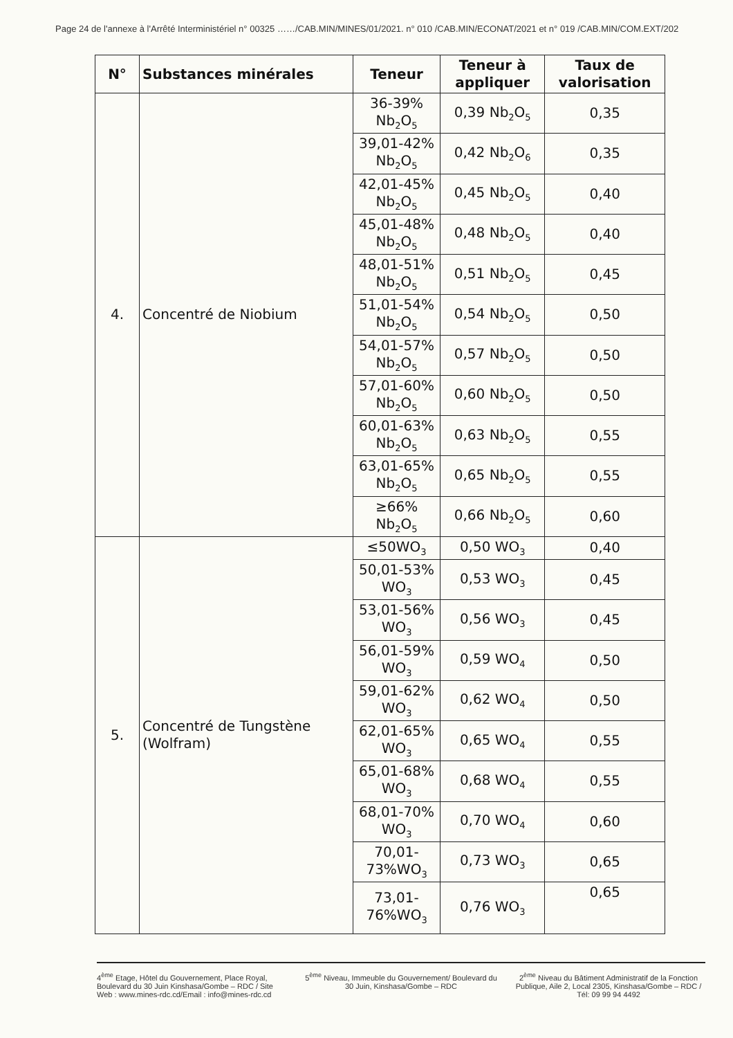Page 24 de l'annexe à l'Arrêté Interministériel n° 00325 ……/CAB.MIN/MINES/01/2021. n° 010 /CAB.MIN/ECONAT/2021 et n° 019 /CAB.MIN/COM.EXT/202
| N° | Substances minérales | Teneur | Teneur à appliquer | Taux de valorisation |
| --- | --- | --- | --- | --- |
| 4. | Concentré de Niobium | 36-39% Nb<sub>2</sub>O<sub>5</sub> | 0,39 Nb<sub>2</sub>O<sub>5</sub> | 0,35 |
| | | 39,01-42% Nb<sub>2</sub>O<sub>5</sub> | 0,42 Nb<sub>2</sub>O<sub>6</sub> | 0,35 |
| | | 42,01-45% Nb<sub>2</sub>O<sub>5</sub> | 0,45 Nb<sub>2</sub>O<sub>5</sub> | 0,40 |
| | | 45,01-48% Nb<sub>2</sub>O<sub>5</sub> | 0,48 Nb<sub>2</sub>O<sub>5</sub> | 0,40 |
| | | 48,01-51% Nb<sub>2</sub>O<sub>5</sub> | 0,51 Nb<sub>2</sub>O<sub>5</sub> | 0,45 |
| | | 51,01-54% Nb<sub>2</sub>O<sub>5</sub> | 0,54 Nb<sub>2</sub>O<sub>5</sub> | 0,50 |
| | | 54,01-57% Nb<sub>2</sub>O<sub>5</sub> | 0,57 Nb<sub>2</sub>O<sub>5</sub> | 0,50 |
| | | 57,01-60% Nb<sub>2</sub>O<sub>5</sub> | 0,60 Nb<sub>2</sub>O<sub>5</sub> | 0,50 |
| | | 60,01-63% Nb<sub>2</sub>O<sub>5</sub> | 0,63 Nb<sub>2</sub>O<sub>5</sub> | 0,55 |
| | | 63,01-65% Nb<sub>2</sub>O<sub>5</sub> | 0,65 Nb<sub>2</sub>O<sub>5</sub> | 0,55 |
| | | ≥66% Nb<sub>2</sub>O<sub>5</sub> | 0,66 Nb<sub>2</sub>O<sub>5</sub> | 0,60 |
| 5. | Concentré de Tungstène (Wolfram) | ≤50WO<sub>3</sub> | 0,50 WO<sub>3</sub> | 0,40 |
| | | 50,01-53% WO<sub>3</sub> | 0,53 WO<sub>3</sub> | 0,45 |
| | | 53,01-56% WO<sub>3</sub> | 0,56 WO<sub>3</sub> | 0,45 |
| | | 56,01-59% WO<sub>3</sub> | 0,59 WO<sub>4</sub> | 0,50 |
| | | 59,01-62% WO<sub>3</sub> | 0,62 WO<sub>4</sub> | 0,50 |
| | | 62,01-65% WO<sub>3</sub> | 0,65 WO<sub>4</sub> | 0,55 |
| | | 65,01-68% WO<sub>3</sub> | 0,68 WO<sub>4</sub> | 0,55 |
| | | 68,01-70% WO<sub>3</sub> | 0,70 WO<sub>4</sub> | 0,60 |
| | | 70,01-73%WO<sub>3</sub> | 0,73 WO<sub>3</sub> | 0,65 |
| | | 73,01-76%WO<sub>3</sub> | 0,76 WO<sub>3</sub> | 0,65 |
4<sup>ème</sup> Etage, Hôtel du Gouvernement, Place Royal, Boulevard du 30 Juin Kinshasa/Gombe – RDC / Site Web : www.mines-rdc.cd/Email : info@mines-rdc.cd
5<sup>ème</sup> Niveau, Immeuble du Gouvernement/ Boulevard du 30 Juin, Kinshasa/Gombe – RDC
2<sup>ème</sup> Niveau du Bâtiment Administratif de la Fonction Publique, Aile 2, Local 2305, Kinshasa/Gombe – RDC / Tél: 09 99 94 4492